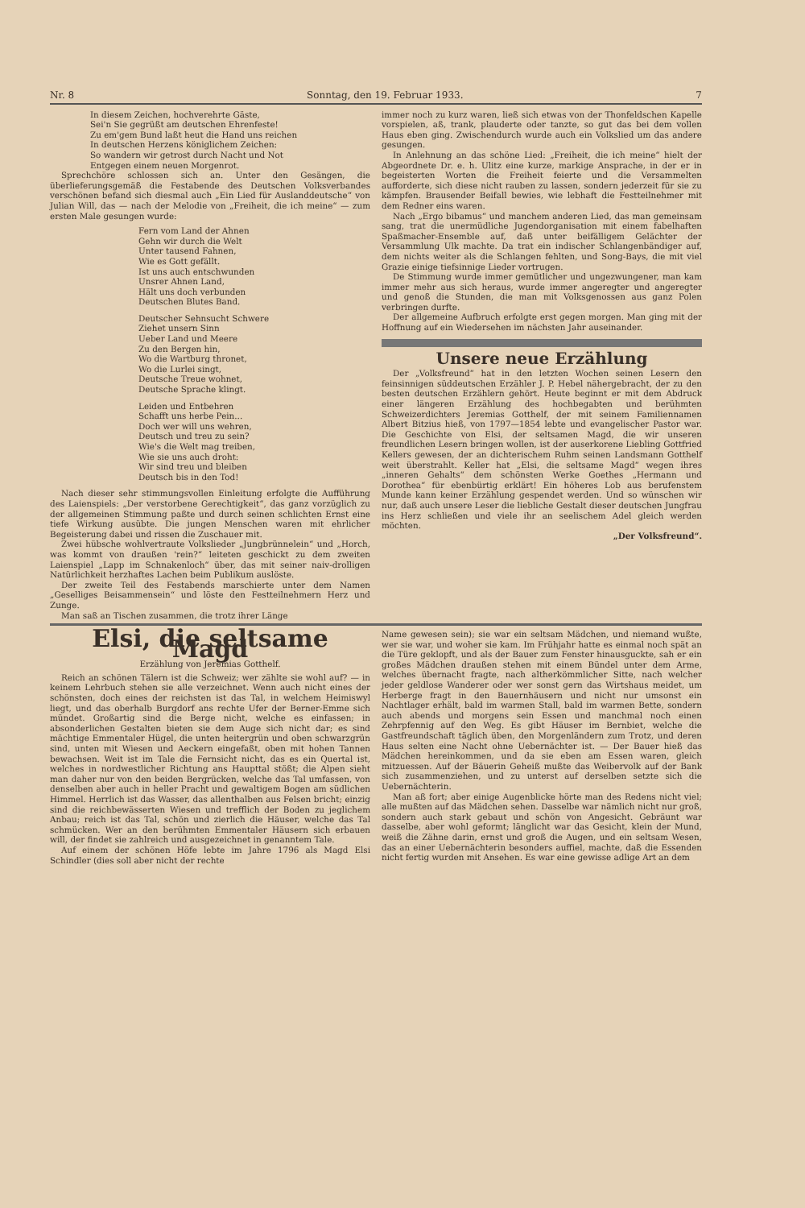Nr. 8 Sonntag, den 19. Februar 1933. 7
In diesem Zeichen, hochverehrte Gäste,
Sei'n Sie gegrüßt am deutschen Ehrenfeste!
Zu em'gem Bund laßt heut die Hand uns reichen
In deutschen Herzens königlichem Zeichen:
So wandern wir getrost durch Nacht und Not
Entgegen einem neuen Morgenrot.
Sprechchöre schlossen sich an. Unter den Gesängen, die überlieferungsgemäß die Festabende des Deutschen Volksverbandes verschönen befand sich diesmal auch „Ein Lied für Auslanddeutsche“ von Julian Will, das — nach der Melodie von „Freiheit, die ich meine“ — zum ersten Male gesungen wurde:
Fern vom Land der Ahnen
Gehn wir durch die Welt
Unter tausend Fahnen,
Wie es Gott gefällt.
Ist uns auch entschwunden
Unsrer Ahnen Land,
Hält uns doch verbunden
Deutschen Blutes Band.
Deutscher Sehnsucht Schwere
Ziehet unsern Sinn
Ueber Land und Meere
Zu den Bergen hin,
Wo die Wartburg thronet,
Wo die Lurlei singt,
Deutsche Treue wohnet,
Deutsche Sprache klingt.
Leiden und Entbehren
Schafft uns herbe Pein...
Doch wer will uns wehren,
Deutsch und treu zu sein?
Wie's die Welt mag treiben,
Wie sie uns auch droht:
Wir sind treu und bleiben
Deutsch bis in den Tod!
Nach dieser sehr stimmungsvollen Einleitung erfolgte die Aufführung des Laienspiels: „Der verstorbene Gerechtigkeit“, das ganz vorzüglich zu der allgemeinen Stimmung paßte und durch seinen schlichten Ernst eine tiefe Wirkung ausübte. Die jungen Menschen waren mit ehrlicher Begeisterung dabei und rissen die Zuschauer mit.
Zwei hübsche wohlvertraute Volkslieder „Jungbrünnelein“ und „Horch, was kommt von draußen 'rein?“ leiteten geschickt zu dem zweiten Laienspiel „Lapp im Schnakenloch“ über, das mit seiner naiv-drolligen Natürlichkeit herzhaftes Lachen beim Publikum auslöste.
Der zweite Teil des Festabends marschierte unter dem Namen „Geselliges Beisammensein“ und löste den Festteilnehmern Herz und Zunge.
Man saß an Tischen zusammen, die trotz ihrer Länge
immer noch zu kurz waren, ließ sich etwas von der Thonfeldschen Kapelle vorspielen, aß, trank, plauderte oder tanzte, so gut das bei dem vollen Haus eben ging. Zwischendurch wurde auch ein Volkslied um das andere gesungen.
In Anlehnung an das schöne Lied: „Freiheit, die ich meine“ hielt der Abgeordnete Dr. e. h. Ulitz eine kurze, markige Ansprache, in der er in begeisterten Worten die Freiheit feierte und die Versammelten aufforderte, sich diese nicht rauben zu lassen, sondern jederzeit für sie zu kämpfen. Brausender Beifall bewies, wie lebhaft die Festteilnehmer mit dem Redner eins waren.
Nach „Ergo bibamus“ und manchem anderen Lied, das man gemeinsam sang, trat die unermüdliche Jugendorganisation mit einem fabelhaften Spaßmacher-Ensemble auf, daß unter beifälligem Gelächter der Versammlung Ulk machte. Da trat ein indischer Schlangenbändiger auf, dem nichts weiter als die Schlangen fehlten, und Song-Bays, die mit viel Grazie einige tiefsinnige Lieder vortrugen.
De Stimmung wurde immer gemütlicher und ungezwungener, man kam immer mehr aus sich heraus, wurde immer angeregter und angeregter und genoß die Stunden, die man mit Volksgenossen aus ganz Polen verbringen durfte.
Der allgemeine Aufbruch erfolgte erst gegen morgen. Man ging mit der Hoffnung auf ein Wiedersehen im nächsten Jahr auseinander.
Unsere neue Erzählung
Der „Volksfreund“ hat in den letzten Wochen seinen Lesern den feinsinnigen süddeutschen Erzähler J. P. Hebel nähergebracht, der zu den besten deutschen Erzählern gehört. Heute beginnt er mit dem Abdruck einer längeren Erzählung des hochbegabten und berühmten Schweizerdichters Jeremias Gotthelf, der mit seinem Familiennamen Albert Bitzius hieß, von 1797—1854 lebte und evangelischer Pastor war. Die Geschichte von Elsi, der seltsamen Magd, die wir unseren freundlichen Lesern bringen wollen, ist der auserkorene Liebling Gottfried Kellers gewesen, der an dichterischem Ruhm seinen Landsmann Gotthelf weit überstrahlt. Keller hat „Elsi, die seltsame Magd“ wegen ihres „inneren Gehalts“ dem schönsten Werke Goethes „Hermann und Dorothea“ für ebenbürtig erklärt! Ein höheres Lob aus berufenstem Munde kann keiner Erzählung gespendet werden. Und so wünschen wir nur, daß auch unsere Leser die liebliche Gestalt dieser deutschen Jungfrau ins Herz schließen und viele ihr an seelischem Adel gleich werden möchten.
„Der Volksfreund“.
Elsi, die seltsame Magd
Erzählung von Jeremias Gotthelf.
Reich an schönen Tälern ist die Schweiz; wer zählte sie wohl auf? — in keinem Lehrbuch stehen sie alle verzeichnet. Wenn auch nicht eines der schönsten, doch eines der reichsten ist das Tal, in welchem Heimiswyl liegt, und das oberhalb Burgdorf ans rechte Ufer der Berner-Emme sich mündet. Großartig sind die Berge nicht, welche es einfassen; in absonderlichen Gestalten bieten sie dem Auge sich nicht dar; es sind mächtige Emmentaler Hügel, die unten heitergrün und oben schwarzgrün sind, unten mit Wiesen und Aeckern eingefaßt, oben mit hohen Tannen bewachsen. Weit ist im Tale die Fernsicht nicht, das es ein Quertal ist, welches in nordwestlicher Richtung ans Haupttal stößt; die Alpen sieht man daher nur von den beiden Bergrücken, welche das Tal umfassen, von denselben aber auch in heller Pracht und gewaltigem Bogen am südlichen Himmel. Herrlich ist das Wasser, das allenthalben aus Felsen bricht; einzig sind die reichbewässerten Wiesen und trefflich der Boden zu jeglichem Anbau; reich ist das Tal, schön und zierlich die Häuser, welche das Tal schmücken. Wer an den berühmten Emmentaler Häusern sich erbauen will, der findet sie zahlreich und ausgezeichnet in genanntem Tale.
Auf einem der schönen Höfe lebte im Jahre 1796 als Magd Elsi Schindler (dies soll aber nicht der rechte
Name gewesen sein); sie war ein seltsam Mädchen, und niemand wußte, wer sie war, und woher sie kam. Im Frühjahr hatte es einmal noch spät an die Türe geklopft, und als der Bauer zum Fenster hinausguckte, sah er ein großes Mädchen draußen stehen mit einem Bündel unter dem Arme, welches übernacht fragte, nach altherkömmlicher Sitte, nach welcher jeder geldlose Wanderer oder wer sonst gern das Wirtshaus meidet, um Herberge fragt in den Bauernhäusern und nicht nur umsonst ein Nachtlager erhält, bald im warmen Stall, bald im warmen Bette, sondern auch abends und morgens sein Essen und manchmal noch einen Zehrpfennig auf den Weg. Es gibt Häuser im Bernbiet, welche die Gastfreundschaft täglich üben, den Morgenländern zum Trotz, und deren Haus selten eine Nacht ohne Uebernächter ist. — Der Bauer hieß das Mädchen hereinkommen, und da sie eben am Essen waren, gleich mitzuessen. Auf der Bäuerin Geheiß mußte das Weibervolk auf der Bank sich zusammenziehen, und zu unterst auf derselben setzte sich die Uebernächterin.
Man aß fort; aber einige Augenblicke hörte man des Redens nicht viel; alle mußten auf das Mädchen sehen. Dasselbe war nämlich nicht nur groß, sondern auch stark gebaut und schön von Angesicht. Gebräunt war dasselbe, aber wohl geformt; länglicht war das Gesicht, klein der Mund, weiß die Zähne darin, ernst und groß die Augen, und ein seltsam Wesen, das an einer Uebernächterin besonders auffiel, machte, daß die Essenden nicht fertig wurden mit Ansehen. Es war eine gewisse adlige Art an dem